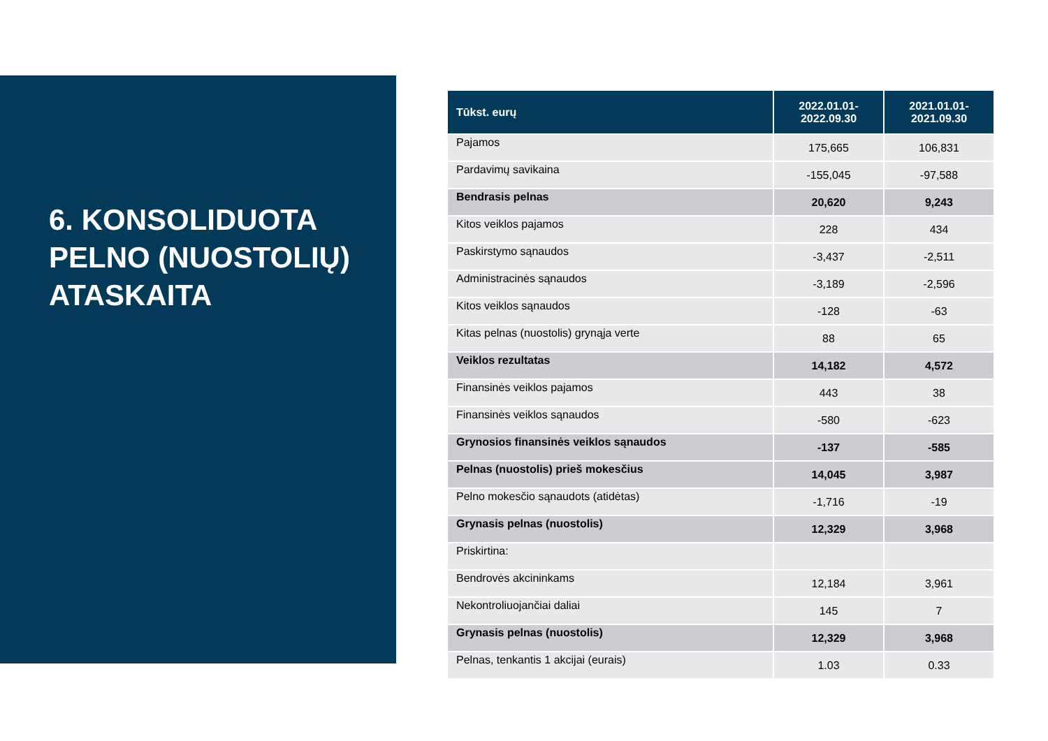6. KONSOLIDUOTA PELNO (NUOSTOLIŲ) ATASKAITA
| Tūkst. eurų | 2022.01.01- 2022.09.30 | 2021.01.01- 2021.09.30 |
| --- | --- | --- |
| Pajamos | 175,665 | 106,831 |
| Pardavimų savikaina | -155,045 | -97,588 |
| Bendrasis pelnas | 20,620 | 9,243 |
| Kitos veiklos pajamos | 228 | 434 |
| Paskirstymo sąnaudos | -3,437 | -2,511 |
| Administracinės sąnaudos | -3,189 | -2,596 |
| Kitos veiklos sąnaudos | -128 | -63 |
| Kitas pelnas (nuostolis) grynąja verte | 88 | 65 |
| Veiklos rezultatas | 14,182 | 4,572 |
| Finansinės veiklos pajamos | 443 | 38 |
| Finansinės veiklos sąnaudos | -580 | -623 |
| Grynosios finansinės veiklos sąnaudos | -137 | -585 |
| Pelnas (nuostolis) prieš mokesčius | 14,045 | 3,987 |
| Pelno mokesčio sąnaudots (atidėtas) | -1,716 | -19 |
| Grynasis pelnas (nuostolis) | 12,329 | 3,968 |
| Priskirtina: | | |
| Bendrovės akcininkams | 12,184 | 3,961 |
| Nekontroliuojančiai daliai | 145 | 7 |
| Grynasis pelnas (nuostolis) | 12,329 | 3,968 |
| Pelnas, tenkantis 1 akcijai (eurais) | 1.03 | 0.33 |